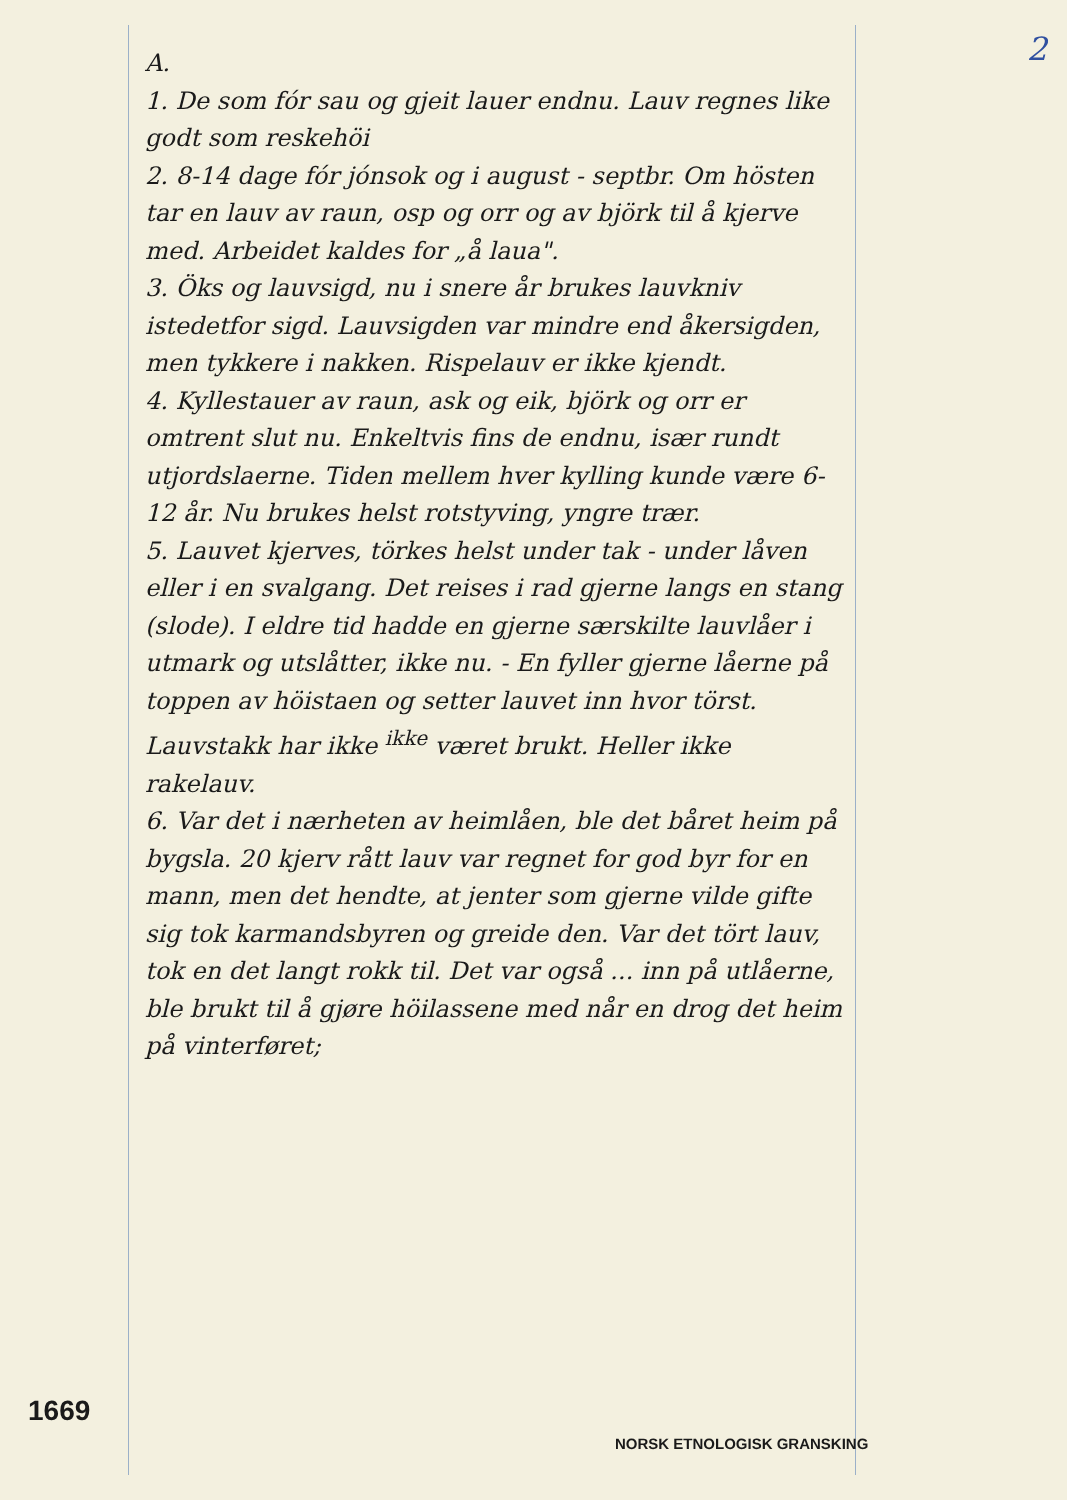2
A.
1. De som fór sau og gjeit lauer endnu. Lauv regnes like godt som reskehöi
2. 8-14 dage fór jónsok og i august - septbr. Om hösten tar en lauv av raun, osp og orr og av björk til å kjerve med. Arbeidet kaldes for „å laua".
3. Öks og lauvsigd, nu i snere år brukes lauvkniv istedetfor sigd. Lauvsigden var mindre end åkersigden, men tykkere i nakken. Rispelauv er ikke kjendt.
4. Kyllestauer av raun, ask og eik, björk og orr er omtrent slut nu. Enkeltvis fins de endnu, især rundt utjordslaerne. Tiden mellem hver kylling kunde være 6-12 år. Nu brukes helst rotstyving, yngre trær.
5. Lauvet kjerves, törkes helst under tak - under låven eller i en svalgang. Det reises i rad gjerne langs en stang (slode). I eldre tid hadde en gjerne særskilte lauvlåer i utmark og utslåtter, ikke nu. - En fyller gjerne låerne på toppen av höistaen og setter lauvet inn hvor törst. Lauvstakk har ikke <sup>ikke</sup> været brukt. Heller ikke rakelauv.
6. Var det i nærheten av heimlåen, ble det båret heim på bygsla. 20 kjerv rått lauv var regnet for god byr for en mann, men det hendte, at jenter som gjerne vilde gifte sig tok karmandsbyren og greide den. Var det tört lauv, tok en det langt rokk til. Det var også ... inn på utlåerne, ble brukt til å gjøre höilassene med når en drog det heim på vinterføret;
1669
NORSK ETNOLOGISK GRANSKING